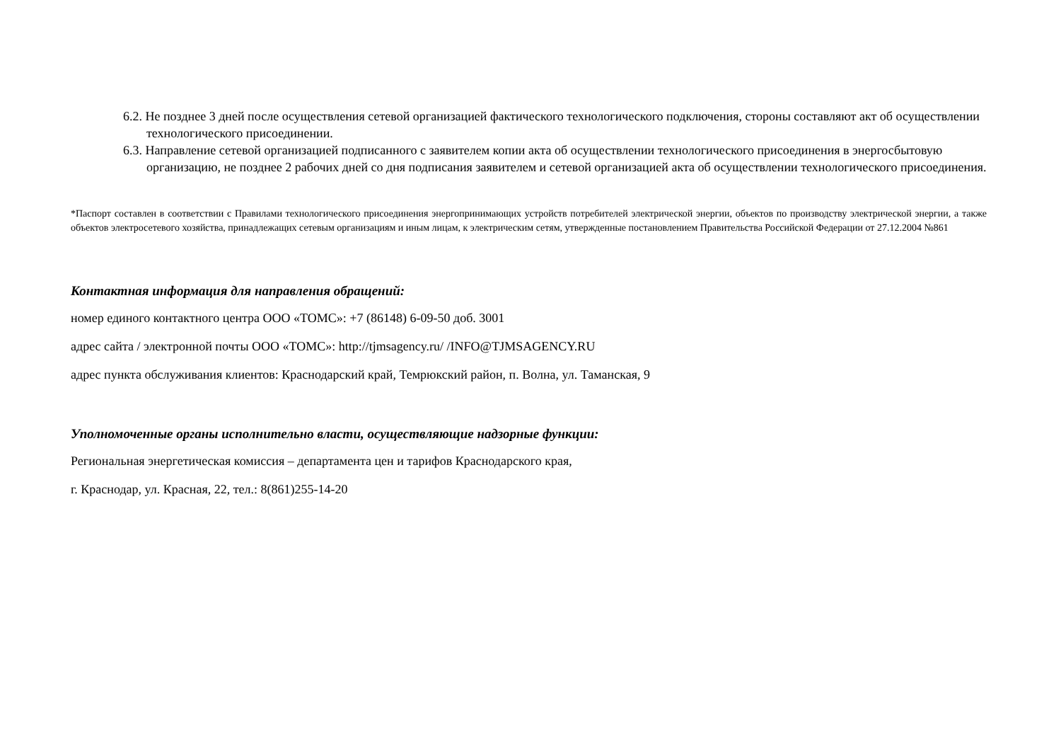6.2. Не позднее 3 дней после осуществления сетевой организацией фактического технологического подключения, стороны составляют акт об осуществлении технологического присоединении.
6.3. Направление сетевой организацией подписанного с заявителем копии акта об осуществлении технологического присоединения в энергосбытовую организацию, не позднее 2 рабочих дней со дня подписания заявителем и сетевой организацией акта об осуществлении технологического присоединения.
*Паспорт составлен в соответствии с Правилами технологического присоединения энергопринимающих устройств потребителей электрической энергии, объектов по производству электрической энергии, а также объектов электросетевого хозяйства, принадлежащих сетевым организациям и иным лицам, к электрическим сетям, утвержденные постановлением Правительства Российской Федерации от 27.12.2004 №861
Контактная информация для направления обращений:
номер единого контактного центра ООО «ТОМС»: +7 (86148) 6-09-50 доб. 3001
адрес сайта / электронной почты ООО «ТОМС»: http://tjmsagency.ru/ /INFO@TJMSAGENCY.RU
адрес пункта обслуживания клиентов: Краснодарский край, Темрюкский район, п. Волна, ул. Таманская, 9
Уполномоченные органы исполнительно власти, осуществляющие надзорные функции:
Региональная энергетическая комиссия – департамента цен и тарифов Краснодарского края,
г. Краснодар, ул. Красная, 22, тел.: 8(861)255-14-20